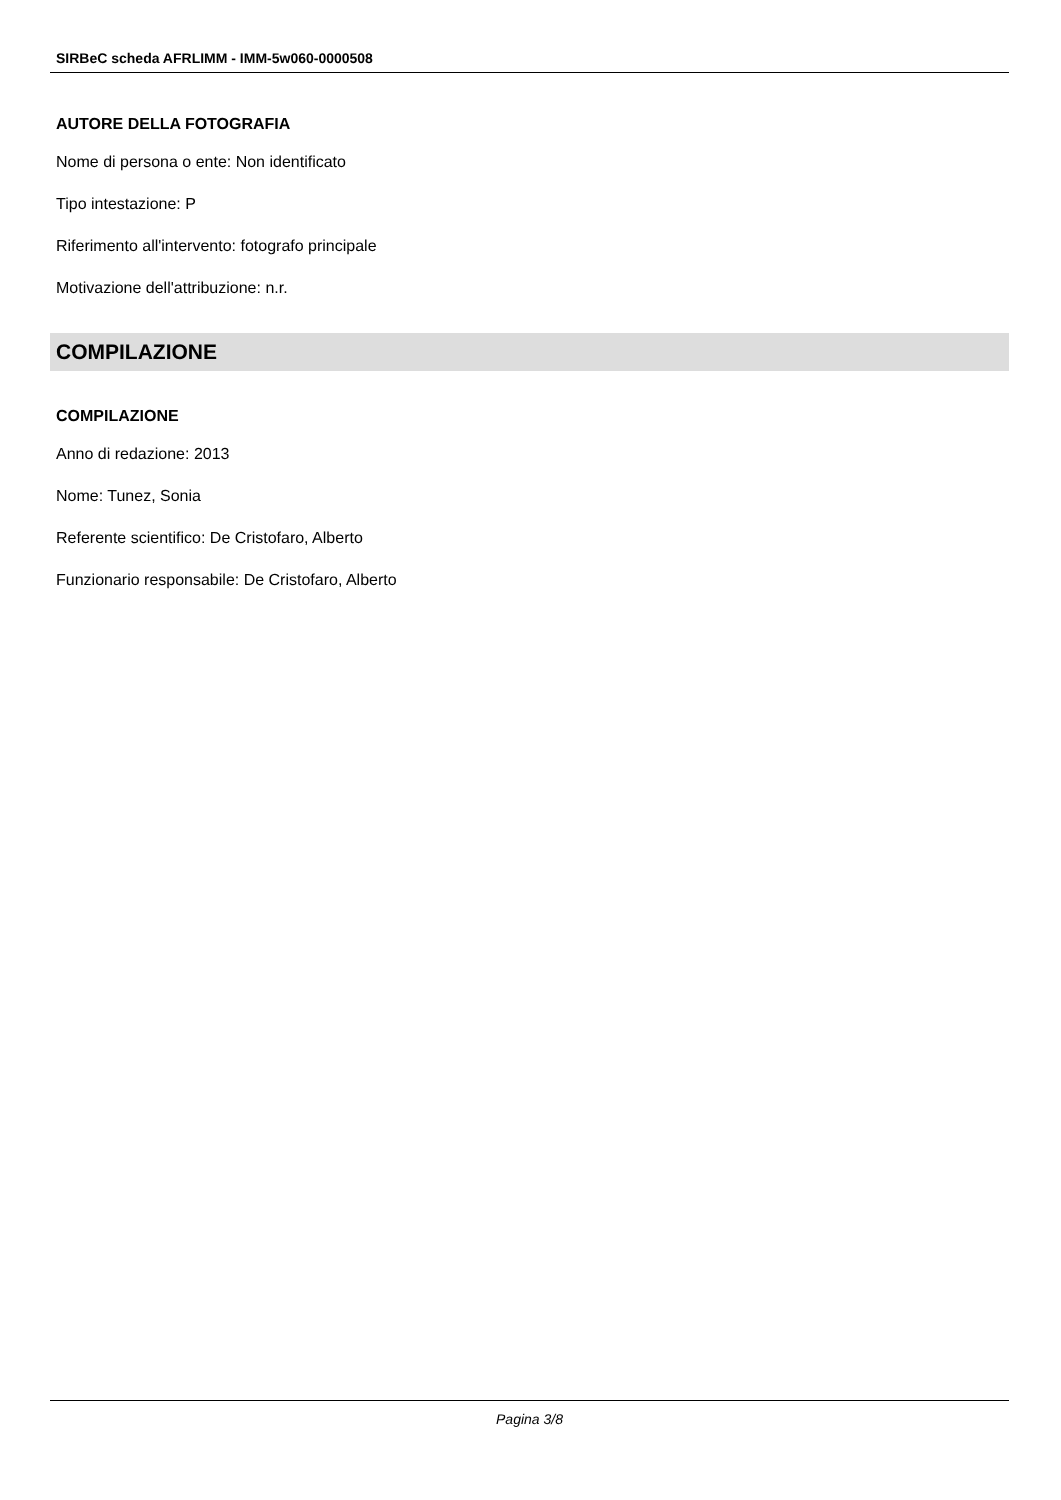SIRBeC scheda AFRLIMM - IMM-5w060-0000508
AUTORE DELLA FOTOGRAFIA
Nome di persona o ente: Non identificato
Tipo intestazione: P
Riferimento all'intervento: fotografo principale
Motivazione dell'attribuzione: n.r.
COMPILAZIONE
COMPILAZIONE
Anno di redazione: 2013
Nome: Tunez, Sonia
Referente scientifico: De Cristofaro, Alberto
Funzionario responsabile: De Cristofaro, Alberto
Pagina 3/8